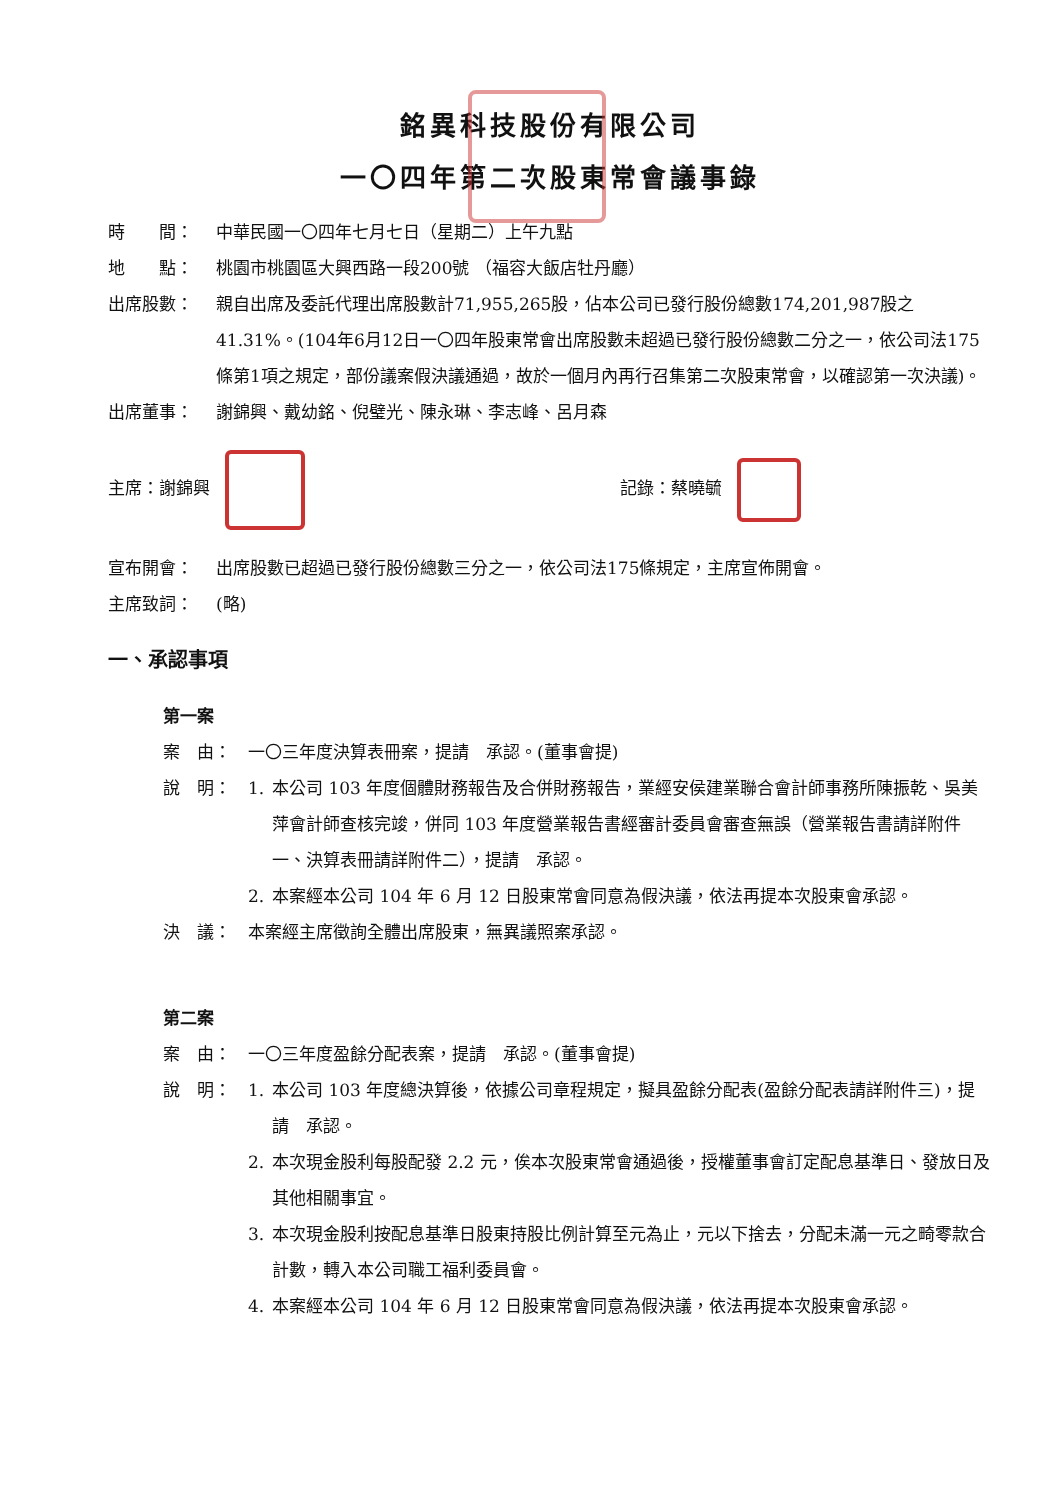銘異科技股份有限公司
一〇四年第二次股東常會議事錄
時　　間： 中華民國一〇四年七月七日（星期二）上午九點
地　　點： 桃園市桃園區大興西路一段200號 （福容大飯店牡丹廳）
出席股數： 親自出席及委託代理出席股數計71,955,265股，佔本公司已發行股份總數174,201,987股之41.31%。(104年6月12日一〇四年股東常會出席股數未超過已發行股份總數二分之一，依公司法175條第1項之規定，部份議案假決議通過，故於一個月內再行召集第二次股東常會，以確認第一次決議)。
出席董事： 謝錦興、戴幼銘、倪璧光、陳永琳、李志峰、呂月森
主席：謝錦興 記錄：蔡曉毓
宣布開會： 出席股數已超過已發行股份總數三分之一，依公司法175條規定，主席宣佈開會。
主席致詞： (略)
一、承認事項
第一案
案　由： 一〇三年度決算表冊案，提請　承認。(董事會提)
說　明： 1. 本公司 103 年度個體財務報告及合併財務報告，業經安侯建業聯合會計師事務所陳振乾、吳美萍會計師查核完竣，併同 103 年度營業報告書經審計委員會審查無誤（營業報告書請詳附件一、決算表冊請詳附件二），提請　承認。
2. 本案經本公司 104 年 6 月 12 日股東常會同意為假決議，依法再提本次股東會承認。
決　議： 本案經主席徵詢全體出席股東，無異議照案承認。
第二案
案　由： 一〇三年度盈餘分配表案，提請　承認。(董事會提)
說　明： 1. 本公司 103 年度總決算後，依據公司章程規定，擬具盈餘分配表(盈餘分配表請詳附件三)，提請　承認。
2. 本次現金股利每股配發 2.2 元，俟本次股東常會通過後，授權董事會訂定配息基準日、發放日及其他相關事宜。
3. 本次現金股利按配息基準日股東持股比例計算至元為止，元以下捨去，分配未滿一元之畸零款合計數，轉入本公司職工福利委員會。
4. 本案經本公司 104 年 6 月 12 日股東常會同意為假決議，依法再提本次股東會承認。